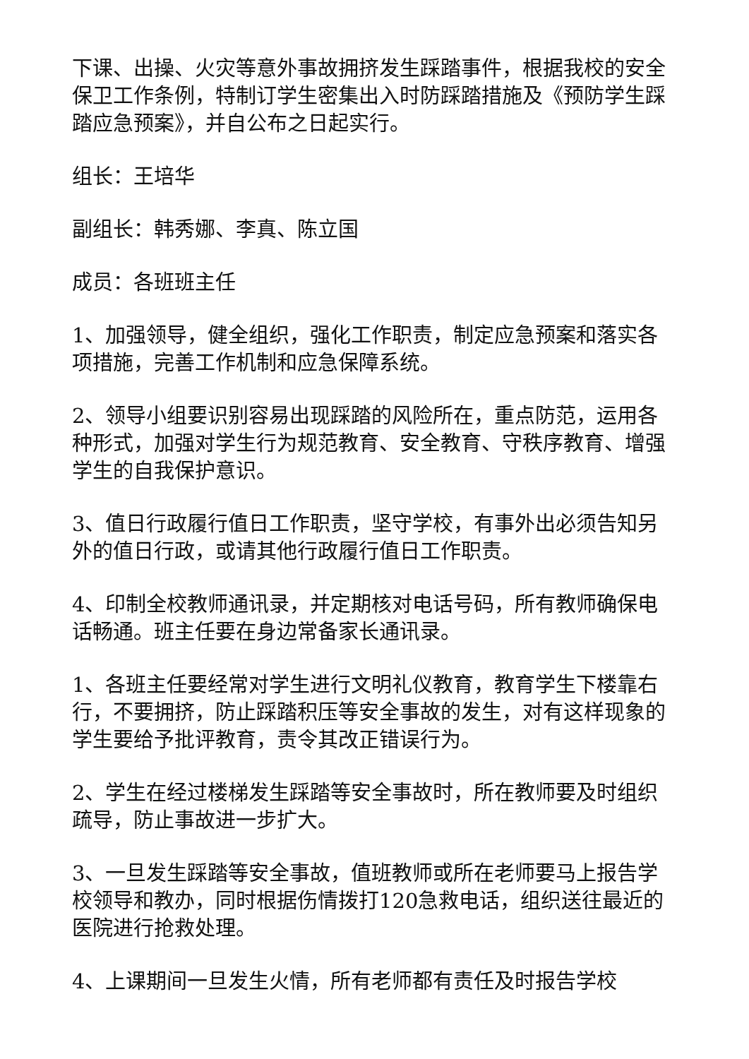下课、出操、火灾等意外事故拥挤发生踩踏事件，根据我校的安全保卫工作条例，特制订学生密集出入时防踩踏措施及《预防学生踩踏应急预案》，并自公布之日起实行。
组长：王培华
副组长：韩秀娜、李真、陈立国
成员：各班班主任
1、加强领导，健全组织，强化工作职责，制定应急预案和落实各项措施，完善工作机制和应急保障系统。
2、领导小组要识别容易出现踩踏的风险所在，重点防范，运用各种形式，加强对学生行为规范教育、安全教育、守秩序教育、增强学生的自我保护意识。
3、值日行政履行值日工作职责，坚守学校，有事外出必须告知另外的值日行政，或请其他行政履行值日工作职责。
4、印制全校教师通讯录，并定期核对电话号码，所有教师确保电话畅通。班主任要在身边常备家长通讯录。
1、各班主任要经常对学生进行文明礼仪教育，教育学生下楼靠右行，不要拥挤，防止踩踏积压等安全事故的发生，对有这样现象的学生要给予批评教育，责令其改正错误行为。
2、学生在经过楼梯发生踩踏等安全事故时，所在教师要及时组织疏导，防止事故进一步扩大。
3、一旦发生踩踏等安全事故，值班教师或所在老师要马上报告学校领导和教办，同时根据伤情拨打120急救电话，组织送往最近的医院进行抢救处理。
4、上课期间一旦发生火情，所有老师都有责任及时报告学校